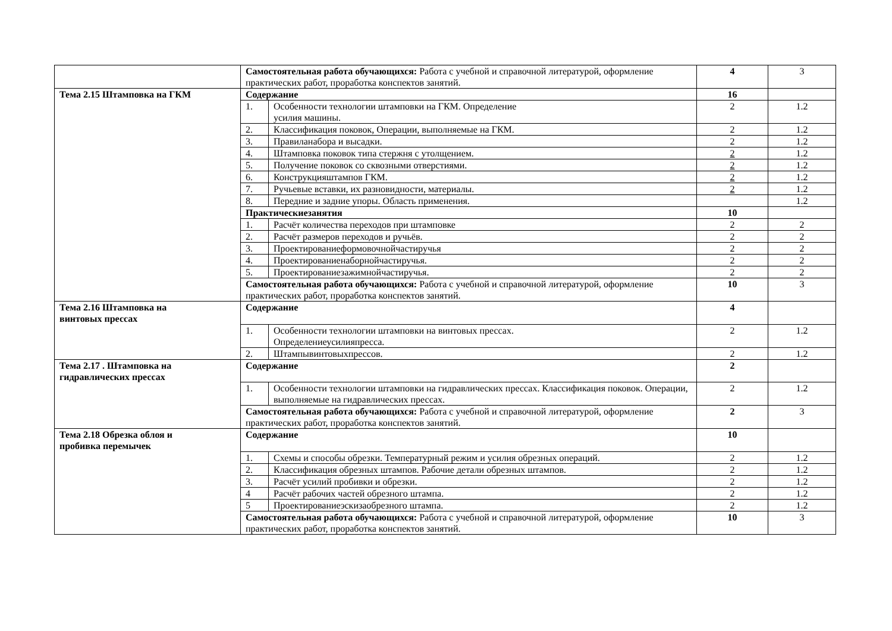| | Самостоятельная работа обучающихся: Работа с учебной и справочной литературой, оформление практических работ, проработка конспектов занятий. | | 4 | 3 |
| Тема 2.15 Штамповка на ГКМ | Содержание | | 16 | |
| | 1. | Особенности технологии штамповки на ГКМ. Определение усилия машины. | 2 | 1.2 |
| | 2. | Классификация поковок, Операции, выполняемые на ГКМ. | 2 | 1.2 |
| | 3. | Правиланабора и высадки. | 2 | 1.2 |
| | 4. | Штамповка поковок типа стержня с утолщением. | 2 | 1.2 |
| | 5. | Получение поковок со сквозными отверстиями. | 2 | 1.2 |
| | 6. | Конструкцияштампов ГКМ. | 2 | 1.2 |
| | 7. | Ручьевые вставки, их разновидности, материалы. | 2 | 1.2 |
| | 8. | Передние и задние упоры. Область применения. | | 1.2 |
| | Практическиезанятия | | 10 | |
| | 1. | Расчёт количества переходов при штамповке | 2 | 2 |
| | 2. | Расчёт размеров переходов и ручьёв. | 2 | 2 |
| | 3. | Проектированиеформовочнойчастиручья | 2 | 2 |
| | 4. | Проектированиенаборнойчастиручья. | 2 | 2 |
| | 5. | Проектированиезажимнойчастиручья. | 2 | 2 |
| | Самостоятельная работа обучающихся: Работа с учебной и справочной литературой, оформление практических работ, проработка конспектов занятий. | | 10 | 3 |
| Тема 2.16 Штамповка на винтовых прессах | Содержание | | 4 | |
| | 1. | Особенности технологии штамповки на винтовых прессах. Определениеусилияпресса. | 2 | 1.2 |
| | 2. | Штампывинтовыхпрессов. | 2 | 1.2 |
| Тема 2.17 . Штамповка на гидравлических прессах | Содержание | | 2 | |
| | 1. | Особенности технологии штамповки на гидравлических прессах. Классификация поковок. Операции, выполняемые на гидравлических прессах. | 2 | 1.2 |
| | Самостоятельная работа обучающихся: Работа с учебной и справочной литературой, оформление практических работ, проработка конспектов занятий. | | 2 | 3 |
| Тема 2.18 Обрезка облоя и пробивка перемычек | Содержание | | 10 | |
| | 1. | Схемы и способы обрезки. Температурный режим и усилия обрезных операций. | 2 | 1.2 |
| | 2. | Классификация обрезных штампов. Рабочие детали обрезных штампов. | 2 | 1.2 |
| | 3. | Расчёт усилий пробивки и обрезки. | 2 | 1.2 |
| | 4 | Расчёт рабочих частей обрезного штампа. | 2 | 1.2 |
| | 5 | Проектированиеэскизаобрезного штампа. | 2 | 1.2 |
| | Самостоятельная работа обучающихся: Работа с учебной и справочной литературой, оформление практических работ, проработка конспектов занятий. | | 10 | 3 |